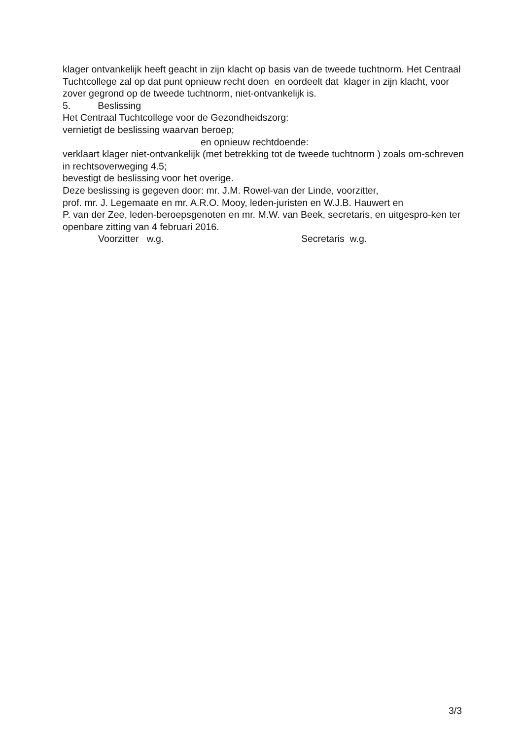klager ontvankelijk heeft geacht in zijn klacht op basis van de tweede tuchtnorm. Het Centraal Tuchtcollege zal op dat punt opnieuw recht doen en oordeelt dat klager in zijn klacht, voor zover gegrond op de tweede tuchtnorm, niet-ontvankelijk is.
5. Beslissing
Het Centraal Tuchtcollege voor de Gezondheidszorg:
vernietigt de beslissing waarvan beroep;
en opnieuw rechtdoende:
verklaart klager niet-ontvankelijk (met betrekking tot de tweede tuchtnorm ) zoals om-schreven in rechtsoverweging 4.5;
bevestigt de beslissing voor het overige.
Deze beslissing is gegeven door: mr. J.M. Rowel-van der Linde, voorzitter,
prof. mr. J. Legemaate en mr. A.R.O. Mooy, leden-juristen en W.J.B. Hauwert en
P. van der Zee, leden-beroepsgenoten en mr. M.W. van Beek, secretaris, en uitgespro-ken ter openbare zitting van 4 februari 2016.
Voorzitter w.g. Secretaris w.g.
3/3